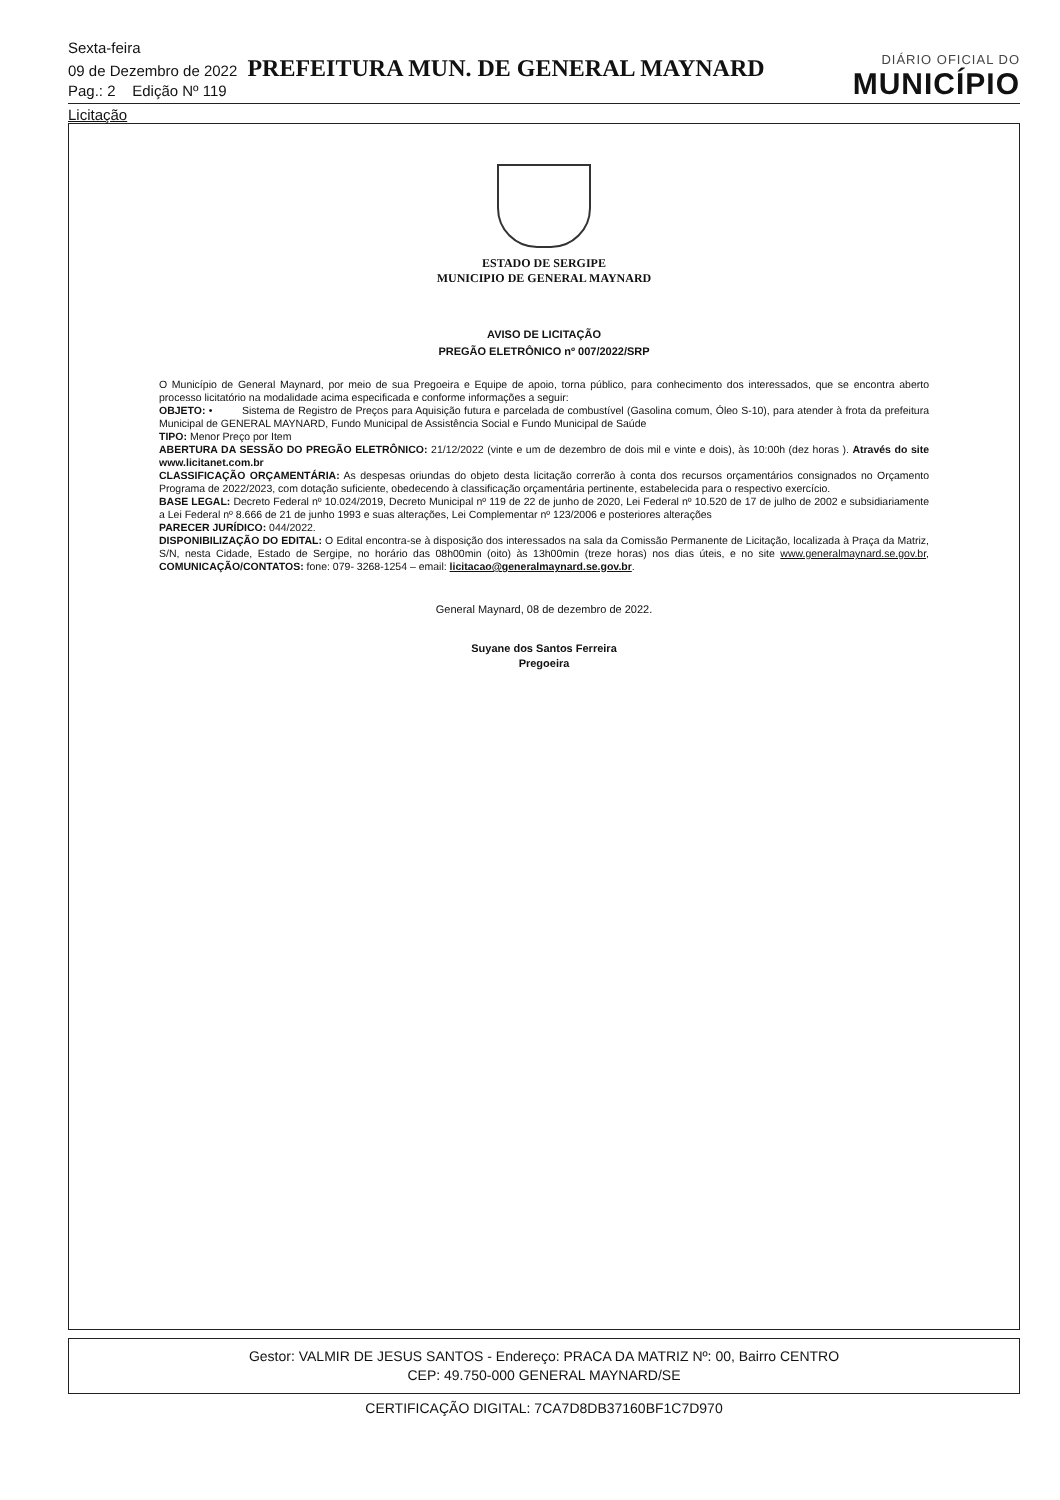Sexta-feira
09 de Dezembro de 2022 PREFEITURA MUN. DE GENERAL MAYNARD
Pag.: 2 Edição Nº 119
DIÁRIO OFICIAL DO
MUNICÍPIO
Licitação
ESTADO DE SERGIPE
MUNICIPIO DE GENERAL MAYNARD
AVISO DE LICITAÇÃO
PREGÃO ELETRÔNICO nº 007/2022/SRP
O Município de General Maynard, por meio de sua Pregoeira e Equipe de apoio, torna público, para conhecimento dos interessados, que se encontra aberto processo licitatório na modalidade acima especificada e conforme informações a seguir:
OBJETO: • Sistema de Registro de Preços para Aquisição futura e parcelada de combustível (Gasolina comum, Óleo S-10), para atender à frota da prefeitura Municipal de GENERAL MAYNARD, Fundo Municipal de Assistência Social e Fundo Municipal de Saúde
TIPO: Menor Preço por Item
ABERTURA DA SESSÃO DO PREGÃO ELETRÔNICO: 21/12/2022 (vinte e um de dezembro de dois mil e vinte e dois), às 10:00h (dez horas ). Através do site www.licitanet.com.br
CLASSIFICAÇÃO ORÇAMENTÁRIA: As despesas oriundas do objeto desta licitação correrão à conta dos recursos orçamentários consignados no Orçamento Programa de 2022/2023, com dotação suficiente, obedecendo à classificação orçamentária pertinente, estabelecida para o respectivo exercício.
BASE LEGAL: Decreto Federal nº 10.024/2019, Decreto Municipal nº 119 de 22 de junho de 2020, Lei Federal nº 10.520 de 17 de julho de 2002 e subsidiariamente a Lei Federal nº 8.666 de 21 de junho 1993 e suas alterações, Lei Complementar nº 123/2006 e posteriores alterações
PARECER JURÍDICO: 044/2022.
DISPONIBILIZAÇÃO DO EDITAL: O Edital encontra-se à disposição dos interessados na sala da Comissão Permanente de Licitação, localizada à Praça da Matriz, S/N, nesta Cidade, Estado de Sergipe, no horário das 08h00min (oito) às 13h00min (treze horas) nos dias úteis, e no site www.generalmaynard.se.gov.br, COMUNICAÇÃO/CONTATOS: fone: 079- 3268-1254 – email: licitacao@generalmaynard.se.gov.br.
General Maynard, 08 de dezembro de 2022.
Suyane dos Santos Ferreira
Pregoeira
Gestor: VALMIR DE JESUS SANTOS - Endereço: PRACA DA MATRIZ Nº: 00, Bairro CENTRO
CEP: 49.750-000 GENERAL MAYNARD/SE
CERTIFICAÇÃO DIGITAL: 7CA7D8DB37160BF1C7D970